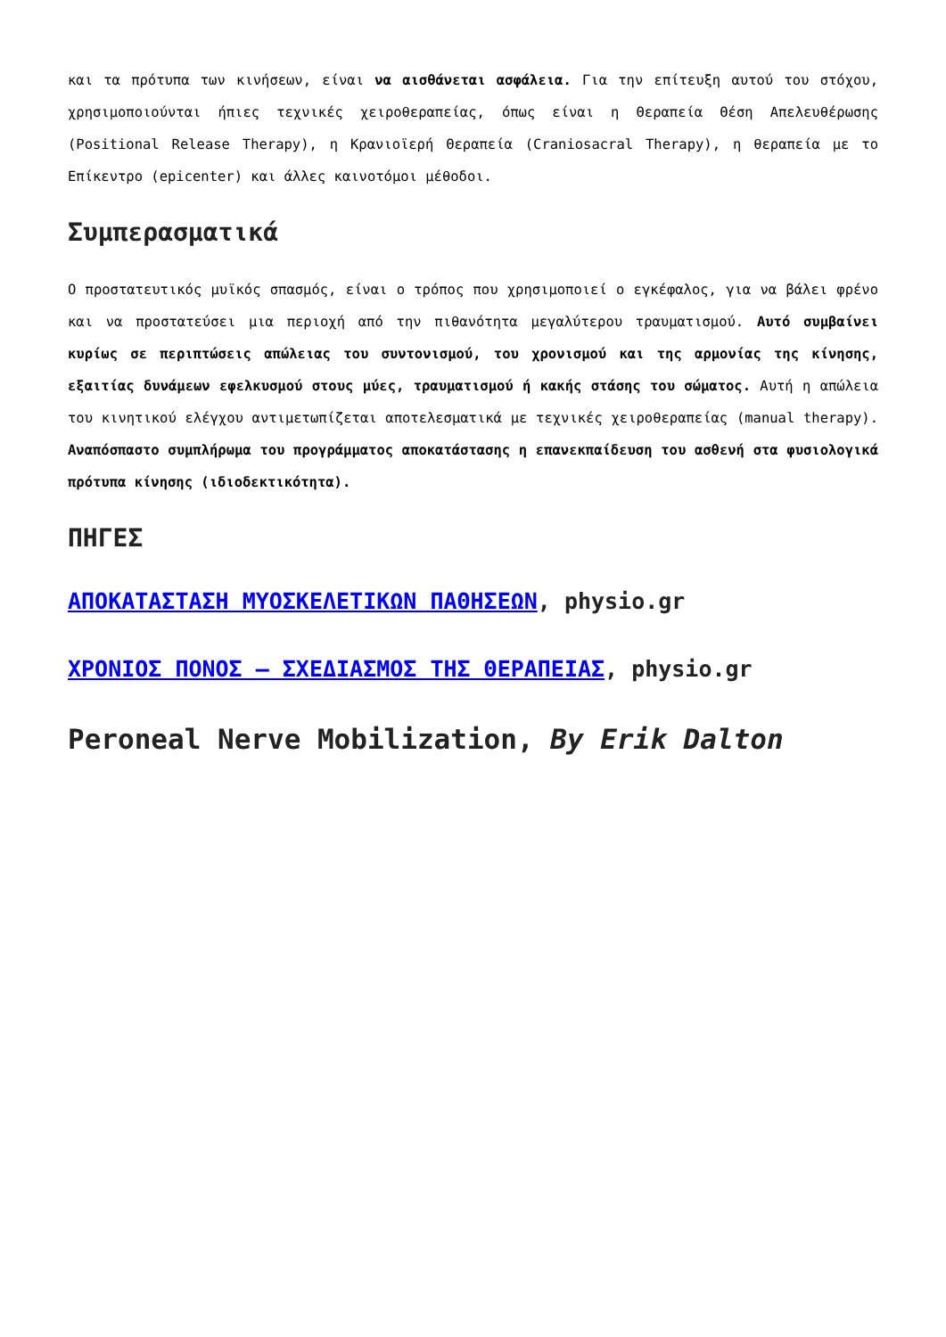και τα πρότυπα των κινήσεων, είναι να αισθάνεται ασφάλεια. Για την επίτευξη αυτού του στόχου, χρησιμοποιούνται ήπιες τεχνικές χειροθεραπείας, όπως είναι η Θεραπεία Θέση Απελευθέρωσης (Positional Release Therapy), η Κρανιοϊερή Θεραπεία (Craniosacral Therapy), η θεραπεία με το Επίκεντρο (epicenter) και άλλες καινοτόμοι μέθοδοι.
Συμπερασματικά
Ο προστατευτικός μυϊκός σπασμός, είναι ο τρόπος που χρησιμοποιεί ο εγκέφαλος, για να βάλει φρένο και να προστατεύσει μια περιοχή από την πιθανότητα μεγαλύτερου τραυματισμού. Αυτό συμβαίνει κυρίως σε περιπτώσεις απώλειας του συντονισμού, του χρονισμού και της αρμονίας της κίνησης, εξαιτίας δυνάμεων εφελκυσμού στους μύες, τραυματισμού ή κακής στάσης του σώματος. Αυτή η απώλεια του κινητικού ελέγχου αντιμετωπίζεται αποτελεσματικά με τεχνικές χειροθεραπείας (manual therapy). Αναπόσπαστο συμπλήρωμα του προγράμματος αποκατάστασης η επανεκπαίδευση του ασθενή στα φυσιολογικά πρότυπα κίνησης (ιδιοδεκτικότητα).
ΠΗΓΕΣ
ΑΠΟΚΑΤΑΣΤΑΣΗ ΜΥΟΣΚΕΛΕΤΙΚΩΝ ΠΑΘΗΣΕΩΝ, physio.gr
ΧΡΟΝΙΟΣ ΠΟΝΟΣ – ΣΧΕΔΙΑΣΜΟΣ ΤΗΣ ΘΕΡΑΠΕΙΑΣ, physio.gr
Peroneal Nerve Mobilization, By Erik Dalton